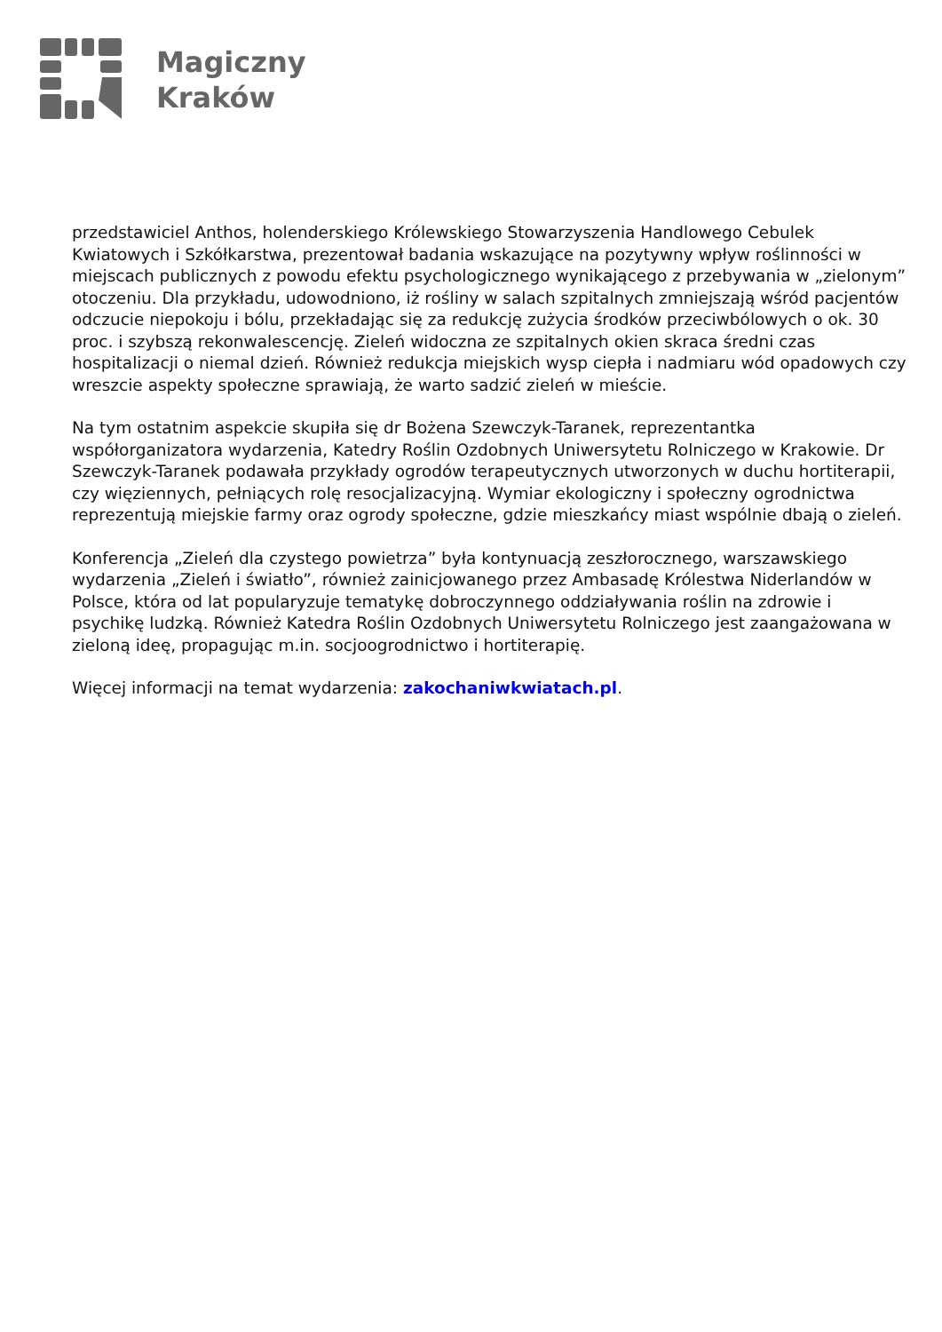Magiczny
Kraków
przedstawiciel Anthos, holenderskiego Królewskiego Stowarzyszenia Handlowego Cebulek Kwiatowych i Szkółkarstwa, prezentował badania wskazujące na pozytywny wpływ roślinności w miejscach publicznych z powodu efektu psychologicznego wynikającego z przebywania w „zielonym” otoczeniu. Dla przykładu, udowodniono, iż rośliny w salach szpitalnych zmniejszają wśród pacjentów odczucie niepokoju i bólu, przekładając się za redukcję zużycia środków przeciwbólowych o ok. 30 proc. i szybszą rekonwalescencję. Zieleń widoczna ze szpitalnych okien skraca średni czas hospitalizacji o niemal dzień. Również redukcja miejskich wysp ciepła i nadmiaru wód opadowych czy wreszcie aspekty społeczne sprawiają, że warto sadzić zieleń w mieście.
Na tym ostatnim aspekcie skupiła się dr Bożena Szewczyk-Taranek, reprezentantka współorganizatora wydarzenia, Katedry Roślin Ozdobnych Uniwersytetu Rolniczego w Krakowie. Dr Szewczyk-Taranek podawała przykłady ogrodów terapeutycznych utworzonych w duchu hortiterapii, czy więziennych, pełniących rolę resocjalizacyjną. Wymiar ekologiczny i społeczny ogrodnictwa reprezentują miejskie farmy oraz ogrody społeczne, gdzie mieszkańcy miast wspólnie dbają o zieleń.
Konferencja „Zieleń dla czystego powietrza” była kontynuacją zeszłorocznego, warszawskiego wydarzenia „Zieleń i światło”, również zainicjowanego przez Ambasadę Królestwa Niderlandów w Polsce, która od lat popularyzuje tematykę dobroczynnego oddziaływania roślin na zdrowie i psychikę ludzką. Również Katedra Roślin Ozdobnych Uniwersytetu Rolniczego jest zaangażowana w zieloną ideę, propagując m.in. socjoogrodnictwo i hortiterapię.
Więcej informacji na temat wydarzenia: zakochaniwkwiatach.pl.